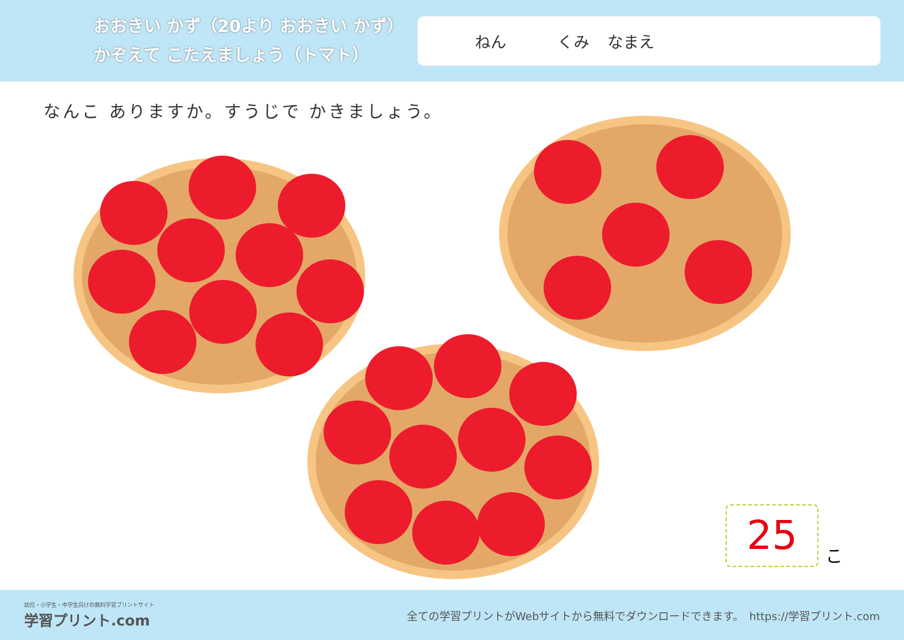おおきい かず（20より おおきい かず）
かぞえて こたえましょう（トマト）
ねん くみ なまえ
なんこ ありますか。すうじで かきましょう。
25
こ
幼児・小学生・中学生向けの無料学習プリントサイト
学習プリント.com
全ての学習プリントがWebサイトから無料でダウンロードできます。　https://学習プリント.com